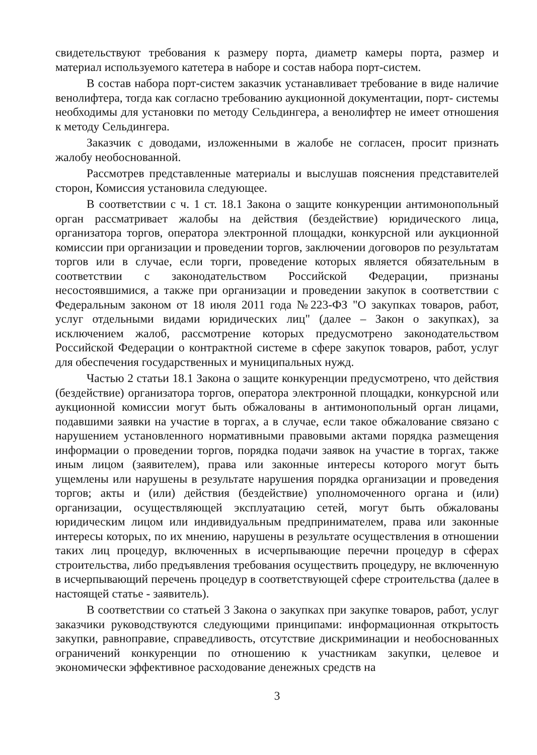свидетельствуют требования к размеру порта, диаметр камеры порта, размер и материал используемого катетера в наборе и состав набора порт-систем.
В состав набора порт-систем заказчик устанавливает требование в виде наличие венолифтера, тогда как согласно требованию аукционной документации, порт- системы необходимы для установки по методу Сельдингера, а венолифтер не имеет отношения к методу Сельдингера.
Заказчик с доводами, изложенными в жалобе не согласен, просит признать жалобу необоснованной.
Рассмотрев представленные материалы и выслушав пояснения представителей сторон, Комиссия установила следующее.
В соответствии с ч. 1 ст. 18.1 Закона о защите конкуренции антимонопольный орган рассматривает жалобы на действия (бездействие) юридического лица, организатора торгов, оператора электронной площадки, конкурсной или аукционной комиссии при организации и проведении торгов, заключении договоров по результатам торгов или в случае, если торги, проведение которых является обязательным в соответствии с законодательством Российской Федерации, признаны несостоявшимися, а также при организации и проведении закупок в соответствии с Федеральным законом от 18 июля 2011 года №223-ФЗ "О закупках товаров, работ, услуг отдельными видами юридических лиц" (далее – Закон о закупках), за исключением жалоб, рассмотрение которых предусмотрено законодательством Российской Федерации о контрактной системе в сфере закупок товаров, работ, услуг для обеспечения государственных и муниципальных нужд.
Частью 2 статьи 18.1 Закона о защите конкуренции предусмотрено, что действия (бездействие) организатора торгов, оператора электронной площадки, конкурсной или аукционной комиссии могут быть обжалованы в антимонопольный орган лицами, подавшими заявки на участие в торгах, а в случае, если такое обжалование связано с нарушением установленного нормативными правовыми актами порядка размещения информации о проведении торгов, порядка подачи заявок на участие в торгах, также иным лицом (заявителем), права или законные интересы которого могут быть ущемлены или нарушены в результате нарушения порядка организации и проведения торгов; акты и (или) действия (бездействие) уполномоченного органа и (или) организации, осуществляющей эксплуатацию сетей, могут быть обжалованы юридическим лицом или индивидуальным предпринимателем, права или законные интересы которых, по их мнению, нарушены в результате осуществления в отношении таких лиц процедур, включенных в исчерпывающие перечни процедур в сферах строительства, либо предъявления требования осуществить процедуру, не включенную в исчерпывающий перечень процедур в соответствующей сфере строительства (далее в настоящей статье - заявитель).
В соответствии со статьей 3 Закона о закупках при закупке товаров, работ, услуг заказчики руководствуются следующими принципами: информационная открытость закупки, равноправие, справедливость, отсутствие дискриминации и необоснованных ограничений конкуренции по отношению к участникам закупки, целевое и экономически эффективное расходование денежных средств на
3